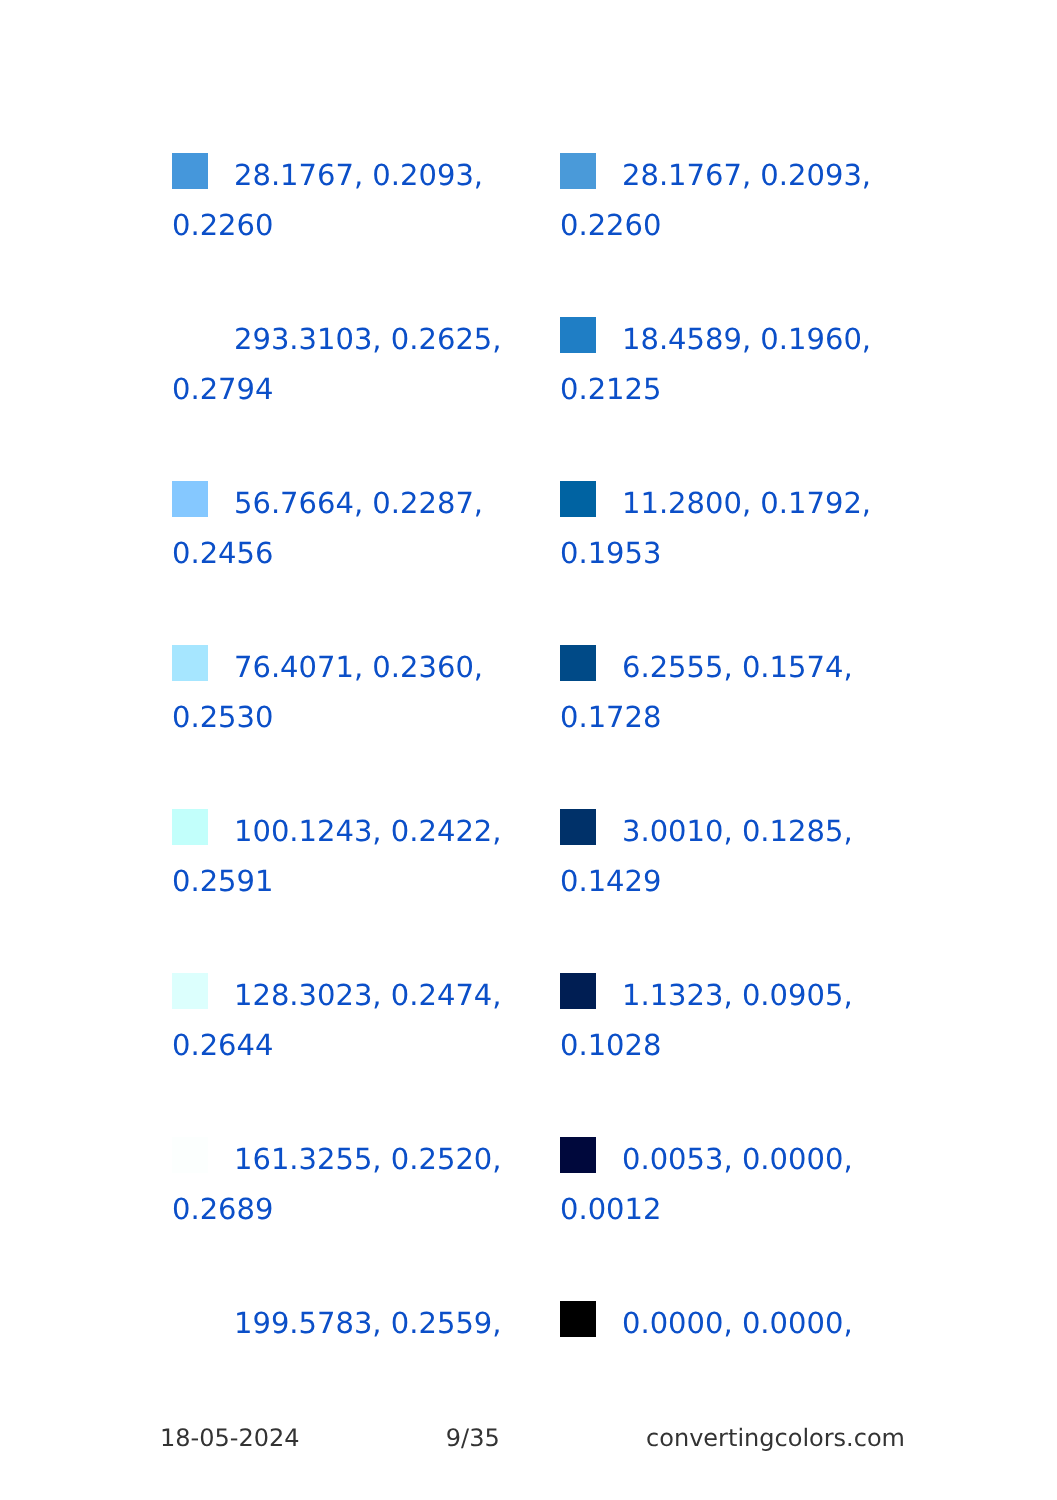28.1767, 0.2093,
0.2260
28.1767, 0.2093,
0.2260
293.3103, 0.2625,
0.2794
18.4589, 0.1960,
0.2125
56.7664, 0.2287,
0.2456
11.2800, 0.1792,
0.1953
76.4071, 0.2360,
0.2530
6.2555, 0.1574,
0.1728
100.1243, 0.2422,
0.2591
3.0010, 0.1285,
0.1429
128.3023, 0.2474,
0.2644
1.1323, 0.0905,
0.1028
161.3255, 0.2520,
0.2689
0.0053, 0.0000,
0.0012
199.5783, 0.2559,
0.0000, 0.0000,
18-05-2024 9/35 convertingcolors.com